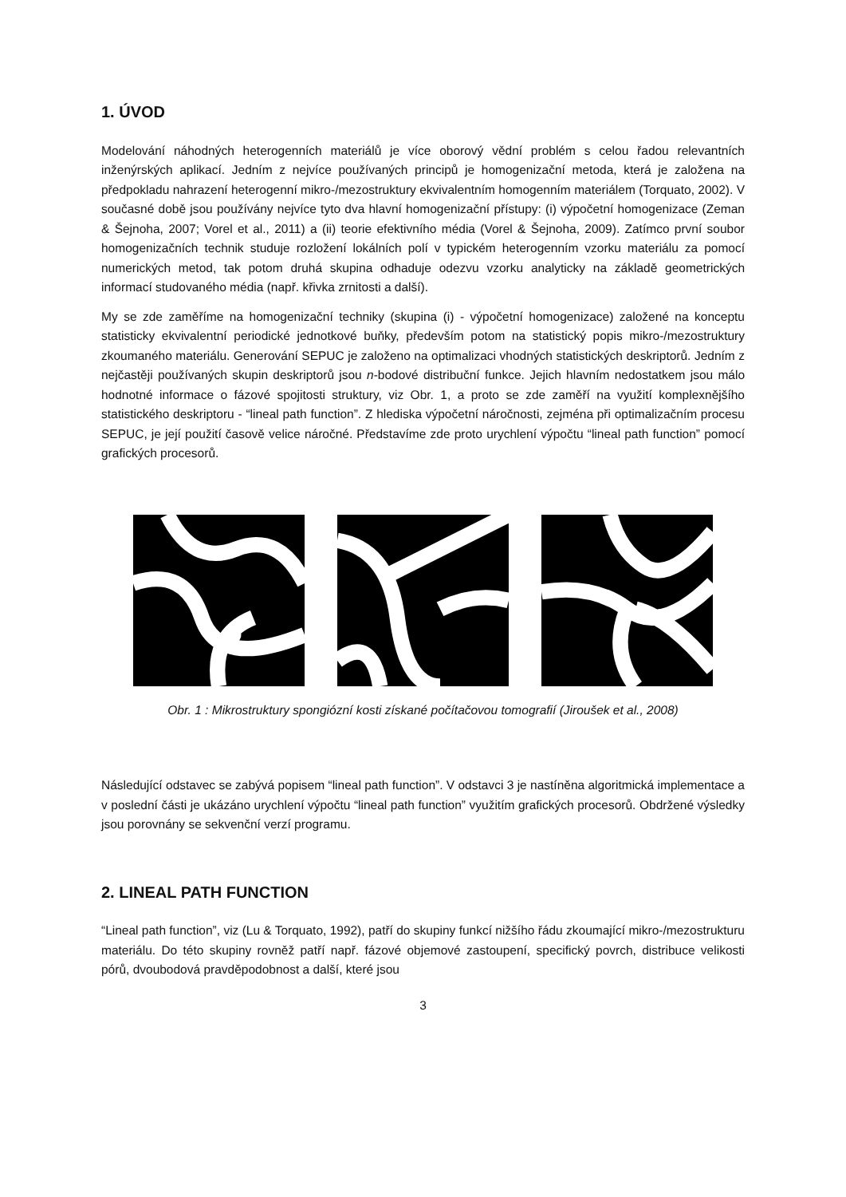1. ÚVOD
Modelování náhodných heterogenních materiálů je více oborový vědní problém s celou řadou relevantních inženýrských aplikací. Jedním z nejvíce používaných principů je homogenizační metoda, která je založena na předpokladu nahrazení heterogenní mikro-/mezostruktury ekvivalentním homogenním materiálem (Torquato, 2002). V současné době jsou používány nejvíce tyto dva hlavní homogenizační přístupy: (i) výpočetní homogenizace (Zeman & Šejnoha, 2007; Vorel et al., 2011) a (ii) teorie efektivního média (Vorel & Šejnoha, 2009). Zatímco první soubor homogenizačních technik studuje rozložení lokálních polí v typickém heterogenním vzorku materiálu za pomocí numerických metod, tak potom druhá skupina odhaduje odezvu vzorku analyticky na základě geometrických informací studovaného média (např. křivka zrnitosti a další).
My se zde zaměříme na homogenizační techniky (skupina (i) - výpočetní homogenizace) založené na konceptu statisticky ekvivalentní periodické jednotkové buňky, především potom na statistický popis mikro-/mezostruktury zkoumaného materiálu. Generování SEPUC je založeno na optimalizaci vhodných statistických deskriptorů. Jedním z nejčastěji používaných skupin deskriptorů jsou n-bodové distribuční funkce. Jejich hlavním nedostatkem jsou málo hodnotné informace o fázové spojitosti struktury, viz Obr. 1, a proto se zde zaměří na využití komplexnějšího statistického deskriptoru - “lineal path function”. Z hlediska výpočetní náročnosti, zejména při optimalizačním procesu SEPUC, je její použití časově velice náročné. Představíme zde proto urychlení výpočtu “lineal path function” pomocí grafických procesorů.
Obr. 1 : Mikrostruktury spongiózní kosti získané počítačovou tomografií (Jiroušek et al., 2008)
Následující odstavec se zabývá popisem “lineal path function”. V odstavci 3 je nastíněna algoritmická implementace a v poslední části je ukázáno urychlení výpočtu “lineal path function” využitím grafických procesorů. Obdržené výsledky jsou porovnány se sekvenční verzí programu.
2. LINEAL PATH FUNCTION
“Lineal path function”, viz (Lu & Torquato, 1992), patří do skupiny funkcí nižšího řádu zkoumající mikro-/mezostrukturu materiálu. Do této skupiny rovněž patří např. fázové objemové zastoupení, specifický povrch, distribuce velikosti pórů, dvoubodová pravděpodobnost a další, které jsou
3